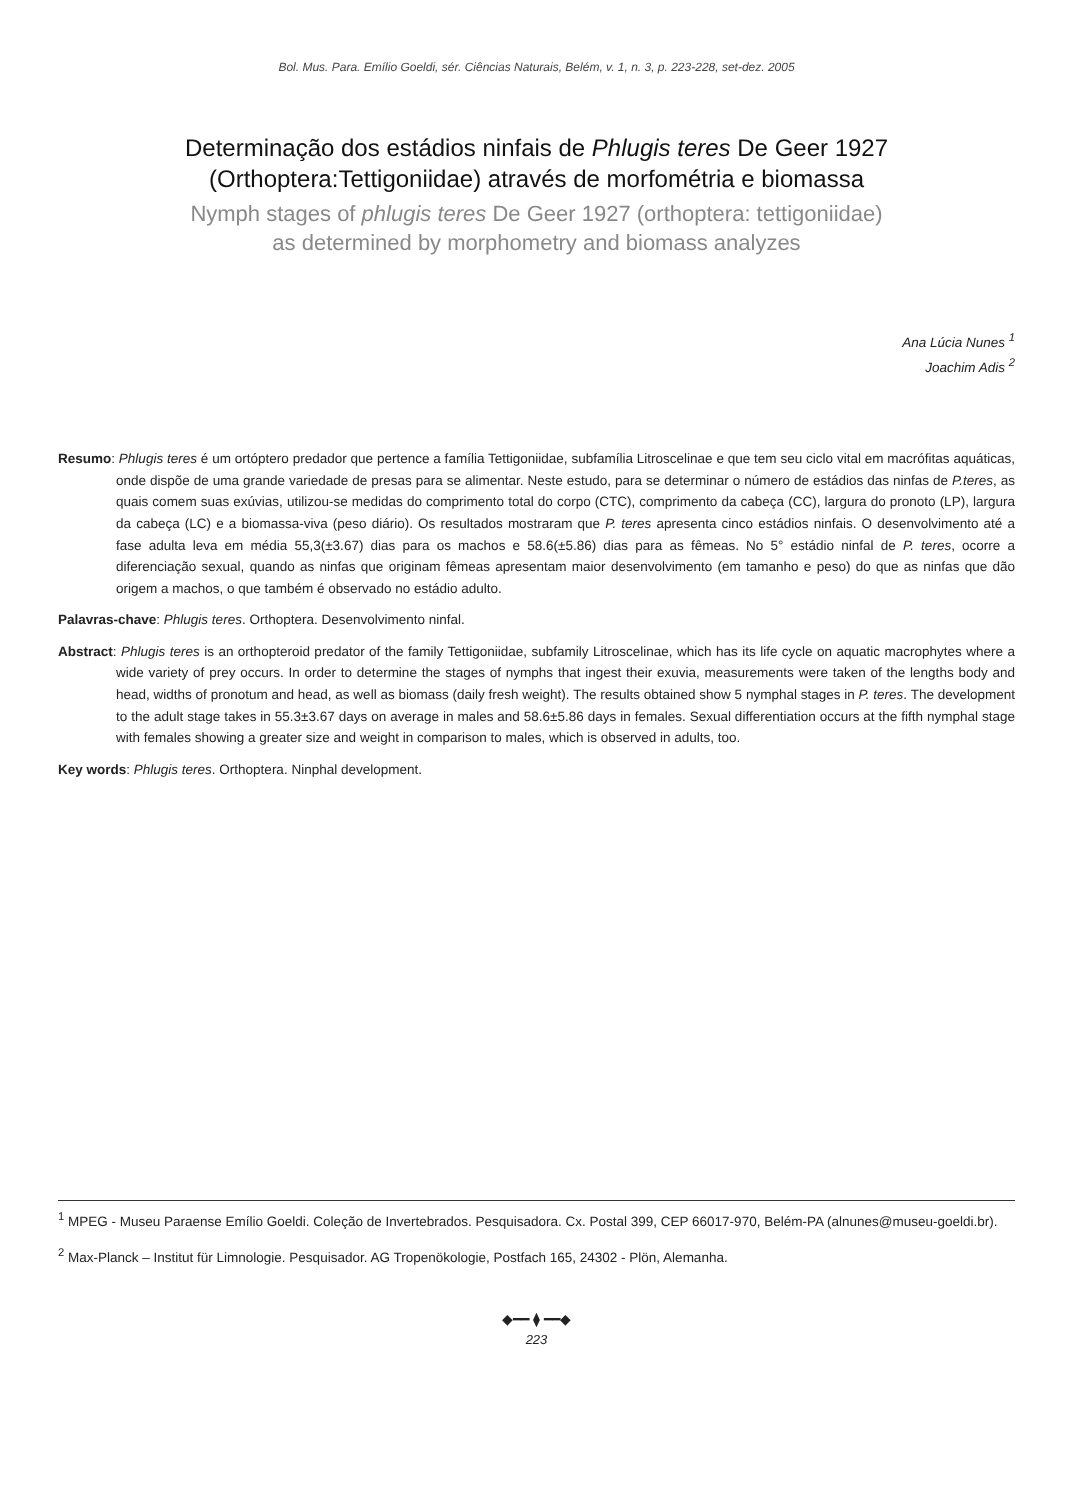Bol. Mus. Para. Emílio Goeldi, sér. Ciências Naturais, Belém, v. 1, n. 3, p. 223-228, set-dez. 2005
Determinação dos estádios ninfais de Phlugis teres De Geer 1927
(Orthoptera:Tettigoniidae) através de morfométria e biomassa
Nymph stages of phlugis teres De Geer 1927 (orthoptera: tettigoniidae)
as determined by morphometry and biomass analyzes
Ana Lúcia Nunes <sup>1</sup>
Joachim Adis <sup>2</sup>
Resumo: Phlugis teres é um ortóptero predador que pertence a família Tettigoniidae, subfamília Litroscelinae e que tem seu ciclo vital em macrófitas aquáticas, onde dispõe de uma grande variedade de presas para se alimentar. Neste estudo, para se determinar o número de estádios das ninfas de P.teres, as quais comem suas exúvias, utilizou-se medidas do comprimento total do corpo (CTC), comprimento da cabeça (CC), largura do pronoto (LP), largura da cabeça (LC) e a biomassa-viva (peso diário). Os resultados mostraram que P. teres apresenta cinco estádios ninfais. O desenvolvimento até a fase adulta leva em média 55,3(±3.67) dias para os machos e 58.6(±5.86) dias para as fêmeas. No 5° estádio ninfal de P. teres, ocorre a diferenciação sexual, quando as ninfas que originam fêmeas apresentam maior desenvolvimento (em tamanho e peso) do que as ninfas que dão origem a machos, o que também é observado no estádio adulto.
Palavras-chave: Phlugis teres. Orthoptera. Desenvolvimento ninfal.
Abstract: Phlugis teres is an orthopteroid predator of the family Tettigoniidae, subfamily Litroscelinae, which has its life cycle on aquatic macrophytes where a wide variety of prey occurs. In order to determine the stages of nymphs that ingest their exuvia, measurements were taken of the lengths body and head, widths of pronotum and head, as well as biomass (daily fresh weight). The results obtained show 5 nymphal stages in P. teres. The development to the adult stage takes in 55.3±3.67 days on average in males and 58.6±5.86 days in females. Sexual differentiation occurs at the fifth nymphal stage with females showing a greater size and weight in comparison to males, which is observed in adults, too.
Key words: Phlugis teres. Orthoptera. Ninphal development.
<sup>1</sup> MPEG - Museu Paraense Emílio Goeldi. Coleção de Invertebrados. Pesquisadora. Cx. Postal 399, CEP 66017-970, Belém-PA (alnunes@museu-goeldi.br).
<sup>2</sup> Max-Planck – Institut für Limnologie. Pesquisador. AG Tropenökologie, Postfach 165, 24302 - Plön, Alemanha.
◆━━ ⧫ ━━◆
223